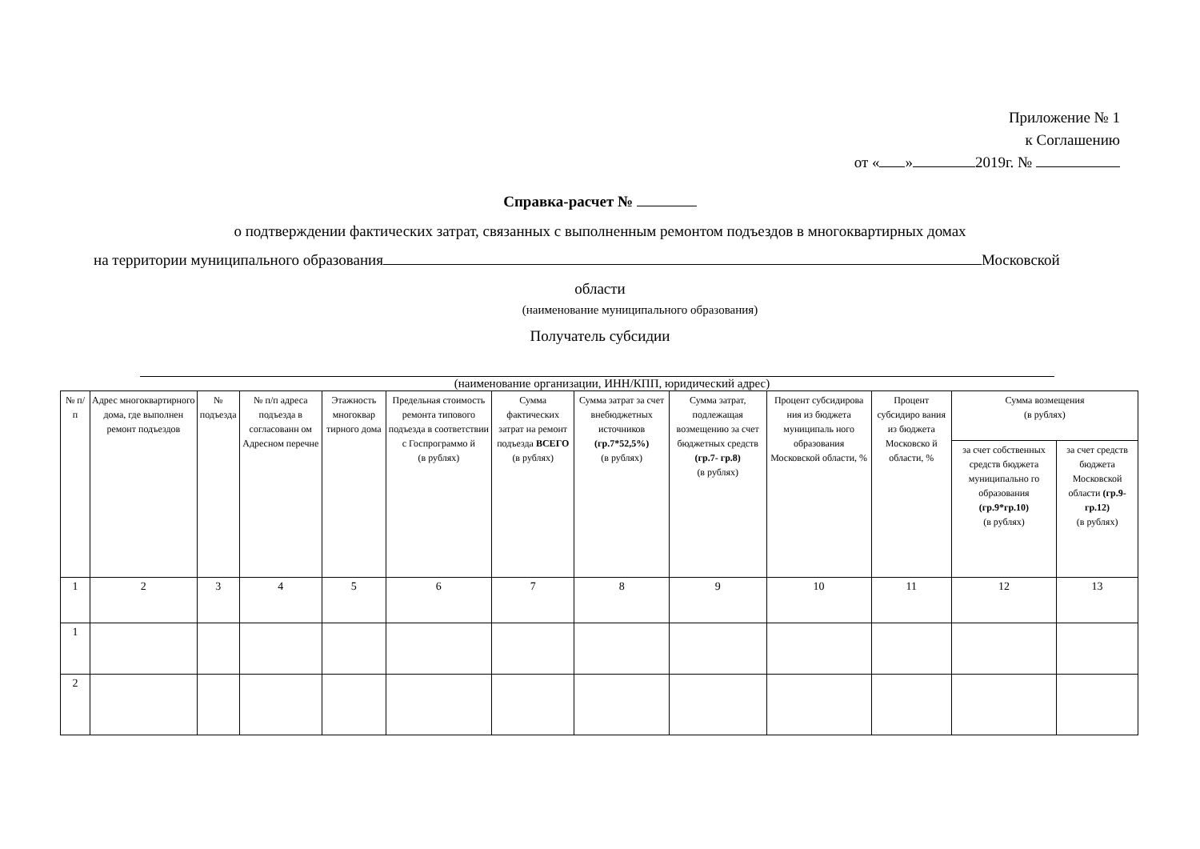Приложение № 1
к Соглашению
от « » 2019г. №
Справка-расчет №
о подтверждении фактических затрат, связанных с выполненным ремонтом подъездов в многоквартирных домах
на территории муниципального образования Московской
области
(наименование муниципального образования)
Получатель субсидии
(наименование организации, ИНН/КПП, юридический адрес)
| № п/ п | Адрес многоквартирного дома, где выполнен ремонт подъездов | № подъезда | № п/п адреса подъезда в согласованн ом Адресном перечне | Этажность многоквар тирного дома | Предельная стоимость ремонта типового подъезда в соответствии с Госпрограммо й (в рублях) | Сумма фактических затрат на ремонт подъезда ВСЕГО (в рублях) | Сумма затрат за счет внебюджетных источников (гр.7*52,5%) (в рублях) | Сумма затрат, подлежащая возмещению за счет бюджетных средств (гр.7- гр.8) (в рублях) | Процент субсидирова ния из бюджета муниципаль ного образования Московской области, % | Процент субсидиро вания из бюджета Московско й области, % | Сумма возмещения (в рублях) | |
| --- | --- | --- | --- | --- | --- | --- | --- | --- | --- | --- | --- | --- |
| | | | | | | | | | | | за счет собственных средств бюджета муниципально го образования (гр.9*гр.10) (в рублях) | за счет средств бюджета Московской области (гр.9-гр.12) (в рублях) |
| 1 | 2 | 3 | 4 | 5 | 6 | 7 | 8 | 9 | 10 | 11 | 12 | 13 |
| 1 | | | | | | | | | | | | |
| 2 | | | | | | | | | | | | |